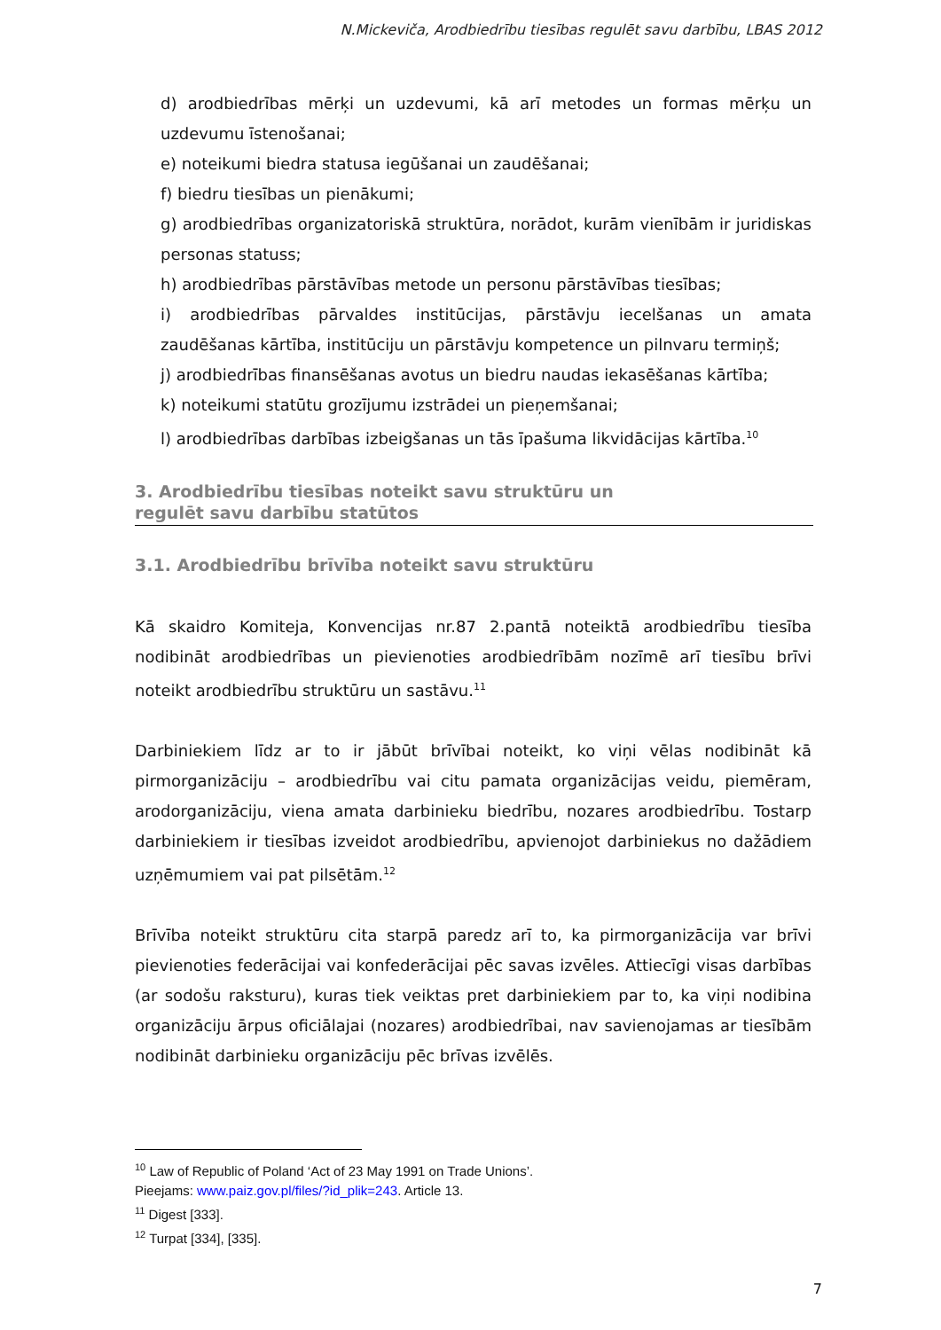N.Mickeviča, Arodbiedrību tiesības regulēt savu darbību, LBAS 2012
d) arodbiedrības mērķi un uzdevumi, kā arī metodes un formas mērķu un uzdevumu īstenošanai;
e) noteikumi biedra statusa iegūšanai un zaudēšanai;
f) biedru tiesības un pienākumi;
g) arodbiedrības organizatoriskā struktūra, norādot, kurām vienībām ir juridiskas personas statuss;
h) arodbiedrības pārstāvības metode un personu pārstāvības tiesības;
i) arodbiedrības pārvaldes institūcijas, pārstāvju iecelšanas un amata zaudēšanas kārtība, institūciju un pārstāvju kompetence un pilnvaru termiņš;
j) arodbiedrības finansēšanas avotus un biedru naudas iekasēšanas kārtība;
k) noteikumi statūtu grozījumu izstrādei un pieņemšanai;
l) arodbiedrības darbības izbeigšanas un tās īpašuma likvidācijas kārtība.<sup>10</sup>
3. Arodbiedrību tiesības noteikt savu struktūru un
regulēt savu darbību statūtos
3.1. Arodbiedrību brīvība noteikt savu struktūru
Kā skaidro Komiteja, Konvencijas nr.87 2.pantā noteiktā arodbiedrību tiesība nodibināt arodbiedrības un pievienoties arodbiedrībām nozīmē arī tiesību brīvi noteikt arodbiedrību struktūru un sastāvu.<sup>11</sup>
Darbiniekiem līdz ar to ir jābūt brīvībai noteikt, ko viņi vēlas nodibināt kā pirmorganizāciju – arodbiedrību vai citu pamata organizācijas veidu, piemēram, arodorganizāciju, viena amata darbinieku biedrību, nozares arodbiedrību. Tostarp darbiniekiem ir tiesības izveidot arodbiedrību, apvienojot darbiniekus no dažādiem uzņēmumiem vai pat pilsētām.<sup>12</sup>
Brīvība noteikt struktūru cita starpā paredz arī to, ka pirmorganizācija var brīvi pievienoties federācijai vai konfederācijai pēc savas izvēles. Attiecīgi visas darbības (ar sodošu raksturu), kuras tiek veiktas pret darbiniekiem par to, ka viņi nodibina organizāciju ārpus oficiālajai (nozares) arodbiedrībai, nav savienojamas ar tiesībām nodibināt darbinieku organizāciju pēc brīvas izvēlēs.
<sup>10</sup> Law of Republic of Poland ‘Act of 23 May 1991 on Trade Unions’.
Pieejams: www.paiz.gov.pl/files/?id_plik=243. Article 13.
<sup>11</sup> Digest [333].
<sup>12</sup> Turpat [334], [335].
7